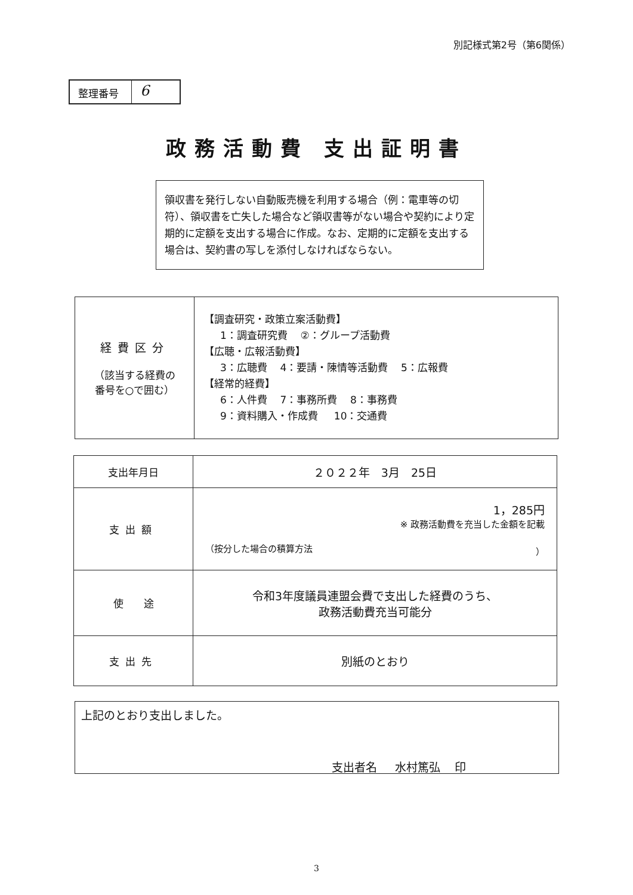別記様式第2号（第6関係）
整理番号
6
政務活動費 支出証明書
領収書を発行しない自動販売機を利用する場合（例：電車等の切符）、領収書を亡失した場合など領収書等がない場合や契約により定期的に定額を支出する場合に作成。なお、定期的に定額を支出する場合は、契約書の写しを添付しなければならない。
| 経費区分 （該当する経費の 番号を○で囲む） | 【調査研究・政策立案活動費】 1：調査研究費 ②：グループ活動費 【広聴・広報活動費】 3：広聴費 4：要請・陳情等活動費 5：広報費 【経常的経費】 6：人件費 7：事務所費 8：事務費 9：資料購入・作成費 10：交通費 |
| 支出年月日 | ２０２２年 3月 25日 |
| 支出額 | 1，285円 ※ 政務活動費を充当した金額を記載 （按分した場合の積算方法 ） |
| 使 途 | 令和3年度議員連盟会費で支出した経費のうち、 政務活動費充当可能分 |
| 支出先 | 別紙のとおり |
上記のとおり支出しました。
支出者名 水村篤弘 印
3